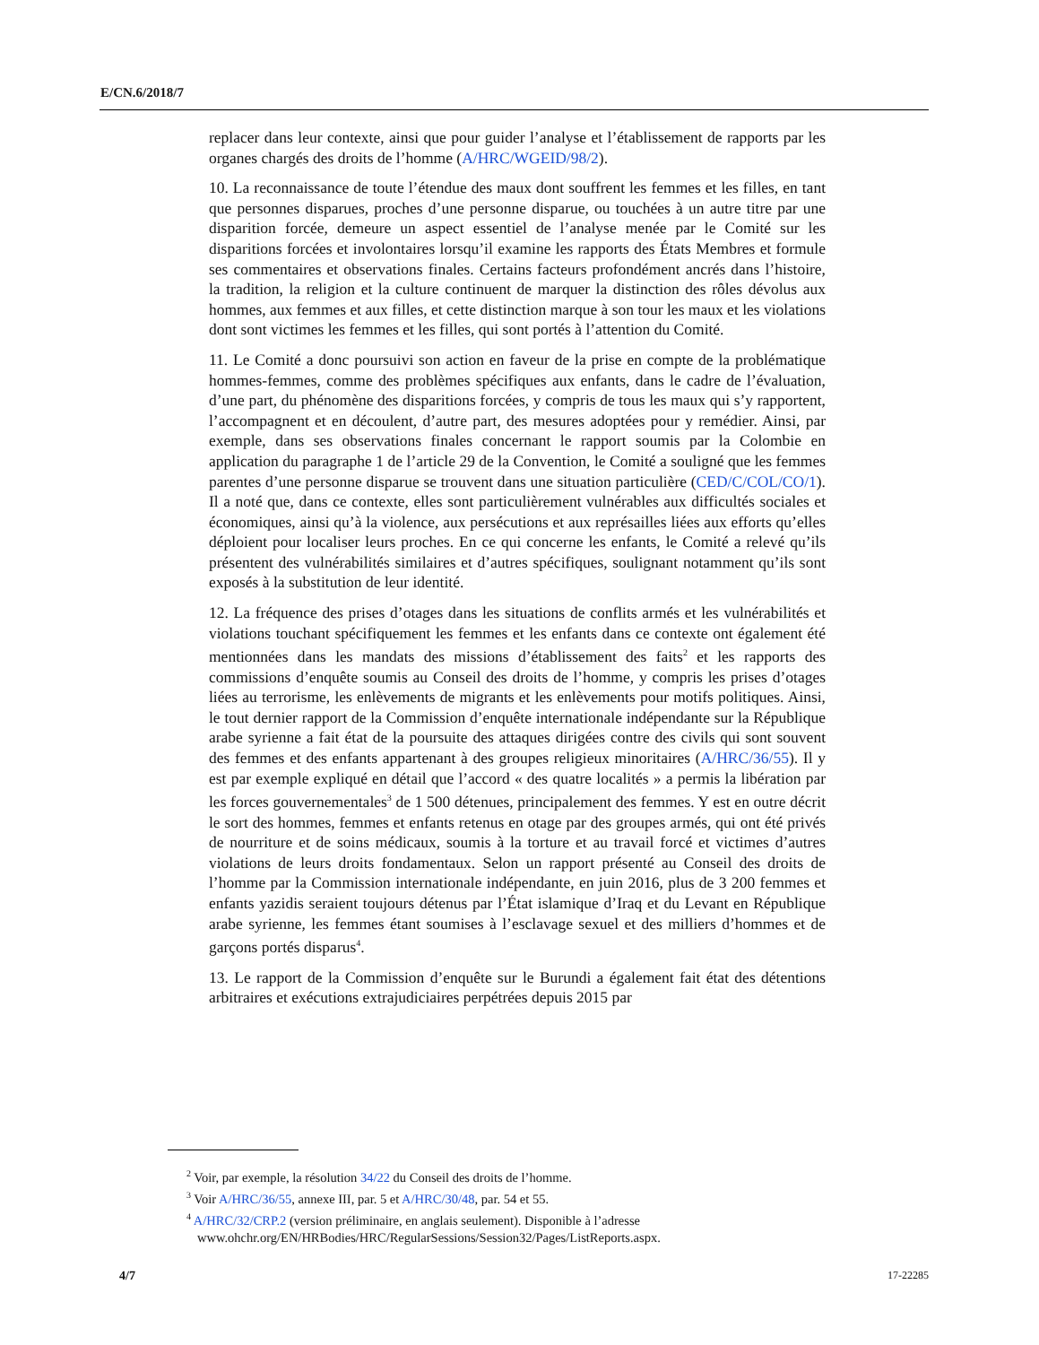E/CN.6/2018/7
replacer dans leur contexte, ainsi que pour guider l’analyse et l’établissement de rapports par les organes chargés des droits de l’homme (A/HRC/WGEID/98/2).
10. La reconnaissance de toute l’étendue des maux dont souffrent les femmes et les filles, en tant que personnes disparues, proches d’une personne disparue, ou touchées à un autre titre par une disparition forcée, demeure un aspect essentiel de l’analyse menée par le Comité sur les disparitions forcées et involontaires lorsqu’il examine les rapports des États Membres et formule ses commentaires et observations finales. Certains facteurs profondément ancrés dans l’histoire, la tradition, la religion et la culture continuent de marquer la distinction des rôles dévolus aux hommes, aux femmes et aux filles, et cette distinction marque à son tour les maux et les violations dont sont victimes les femmes et les filles, qui sont portés à l’attention du Comité.
11. Le Comité a donc poursuivi son action en faveur de la prise en compte de la problématique hommes-femmes, comme des problèmes spécifiques aux enfants, dans le cadre de l’évaluation, d’une part, du phénomène des disparitions forcées, y compris de tous les maux qui s’y rapportent, l’accompagnent et en découlent, d’autre part, des mesures adoptées pour y remédier. Ainsi, par exemple, dans ses observations finales concernant le rapport soumis par la Colombie en application du paragraphe 1 de l’article 29 de la Convention, le Comité a souligné que les femmes parentes d’une personne disparue se trouvent dans une situation particulière (CED/C/COL/CO/1). Il a noté que, dans ce contexte, elles sont particulièrement vulnérables aux difficultés sociales et économiques, ainsi qu’à la violence, aux persécutions et aux représailles liées aux efforts qu’elles déploient pour localiser leurs proches. En ce qui concerne les enfants, le Comité a relevé qu’ils présentent des vulnérabilités similaires et d’autres spécifiques, soulignant notamment qu’ils sont exposés à la substitution de leur identité.
12. La fréquence des prises d’otages dans les situations de conflits armés et les vulnérabilités et violations touchant spécifiquement les femmes et les enfants dans ce contexte ont également été mentionnées dans les mandats des missions d’établissement des faits<sup>2</sup> et les rapports des commissions d’enquête soumis au Conseil des droits de l’homme, y compris les prises d’otages liées au terrorisme, les enlèvements de migrants et les enlèvements pour motifs politiques. Ainsi, le tout dernier rapport de la Commission d’enquête internationale indépendante sur la République arabe syrienne a fait état de la poursuite des attaques dirigées contre des civils qui sont souvent des femmes et des enfants appartenant à des groupes religieux minoritaires (A/HRC/36/55). Il y est par exemple expliqué en détail que l’accord « des quatre localités » a permis la libération par les forces gouvernementales<sup>3</sup> de 1 500 détenues, principalement des femmes. Y est en outre décrit le sort des hommes, femmes et enfants retenus en otage par des groupes armés, qui ont été privés de nourriture et de soins médicaux, soumis à la torture et au travail forcé et victimes d’autres violations de leurs droits fondamentaux. Selon un rapport présenté au Conseil des droits de l’homme par la Commission internationale indépendante, en juin 2016, plus de 3 200 femmes et enfants yazidis seraient toujours détenus par l’État islamique d’Iraq et du Levant en République arabe syrienne, les femmes étant soumises à l’esclavage sexuel et des milliers d’hommes et de garçons portés disparus<sup>4</sup>.
13. Le rapport de la Commission d’enquête sur le Burundi a également fait état des détentions arbitraires et exécutions extrajudiciaires perpétrées depuis 2015 par
<sup>2</sup> Voir, par exemple, la résolution 34/22 du Conseil des droits de l’homme.
<sup>3</sup> Voir A/HRC/36/55, annexe III, par. 5 et A/HRC/30/48, par. 54 et 55.
<sup>4</sup> A/HRC/32/CRP.2 (version préliminaire, en anglais seulement). Disponible à l’adresse www.ohchr.org/EN/HRBodies/HRC/RegularSessions/Session32/Pages/ListReports.aspx.
4/7 17-22285